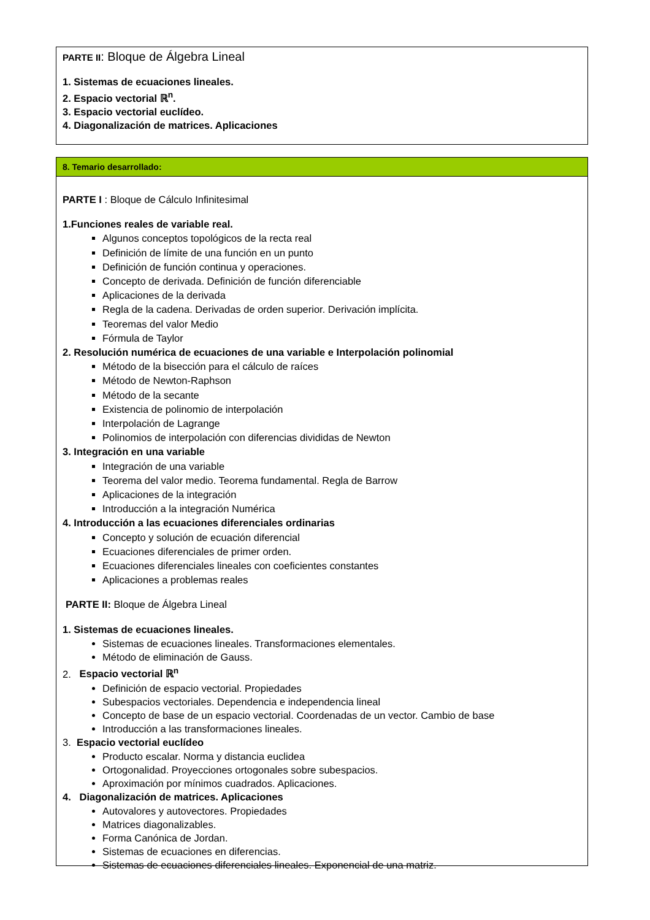PARTE II: Bloque de Álgebra Lineal
1. Sistemas de ecuaciones lineales.
2. Espacio vectorial ℝ<sup>n</sup>.
3. Espacio vectorial euclídeo.
4. Diagonalización de matrices. Aplicaciones
8. Temario desarrollado:
PARTE I : Bloque de Cálculo Infinitesimal
1.Funciones reales de variable real.
Algunos conceptos topológicos de la recta real
Definición de límite de una función en un punto
Definición de función continua y operaciones.
Concepto de derivada. Definición de función diferenciable
Aplicaciones de la derivada
Regla de la cadena. Derivadas de orden superior. Derivación implícita.
Teoremas del valor Medio
Fórmula de Taylor
2. Resolución numérica de ecuaciones de una variable e Interpolación polinomial
Método de la bisección para el cálculo de raíces
Método de Newton-Raphson
Método de la secante
Existencia de polinomio de interpolación
Interpolación de Lagrange
Polinomios de interpolación con diferencias divididas de Newton
3. Integración en una variable
Integración de una variable
Teorema del valor medio. Teorema fundamental. Regla de Barrow
Aplicaciones de la integración
Introducción a la integración Numérica
4. Introducción a las ecuaciones diferenciales ordinarias
Concepto y solución de ecuación diferencial
Ecuaciones diferenciales de primer orden.
Ecuaciones diferenciales lineales con coeficientes constantes
Aplicaciones a problemas reales
PARTE II: Bloque de Álgebra Lineal
1. Sistemas de ecuaciones lineales.
Sistemas de ecuaciones lineales. Transformaciones elementales.
Método de eliminación de Gauss.
2. Espacio vectorial ℝ<sup>n</sup>
Definición de espacio vectorial. Propiedades
Subespacios vectoriales. Dependencia e independencia lineal
Concepto de base de un espacio vectorial. Coordenadas de un vector. Cambio de base
Introducción a las transformaciones lineales.
3. Espacio vectorial euclídeo
Producto escalar. Norma y distancia euclidea
Ortogonalidad. Proyecciones ortogonales sobre subespacios.
Aproximación por mínimos cuadrados. Aplicaciones.
4. Diagonalización de matrices. Aplicaciones
Autovalores y autovectores. Propiedades
Matrices diagonalizables.
Forma Canónica de Jordan.
Sistemas de ecuaciones en diferencias.
Sistemas de ecuaciones diferenciales lineales. Exponencial de una matriz.